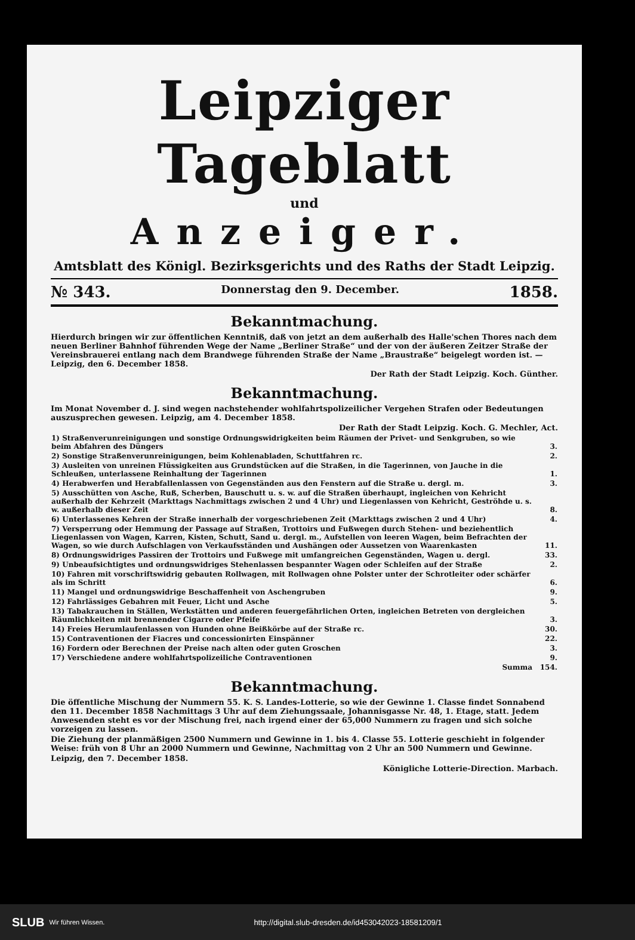Leipziger Tageblatt
und
Anzeiger.
Amtsblatt des Königl. Bezirksgerichts und des Raths der Stadt Leipzig.
№ 343. Donnerstag den 9. December. 1858.
Bekanntmachung.
Hierdurch bringen wir zur öffentlichen Kenntniß, daß von jetzt an dem außerhalb des Halle'schen Thores nach dem neuen Berliner Bahnhof führenden Wege der Name „Berliner Straße“ und der von der äußeren Zeitzer Straße der Vereinsbrauerei entlang nach dem Brandwege führenden Straße der Name „Braustraße“ beigelegt worden ist. — Leipzig, den 6. December 1858.
Der Rath der Stadt Leipzig. Koch. Günther.
Bekanntmachung.
Im Monat November d. J. sind wegen nachstehender wohlfahrtspolizeilicher Vergehen Strafen oder Bedeutungen auszusprechen gewesen. Leipzig, am 4. December 1858.
Der Rath der Stadt Leipzig. Koch. G. Mechler, Act.
| 1) Straßenverunreinigungen und sonstige Ordnungswidrigkeiten beim Räumen der Privet- und Senkgruben, so wie beim Abfahren des Düngers | 3. |
| 2) Sonstige Straßenverunreinigungen, beim Kohlenabladen, Schuttfahren rc. | 2. |
| 3) Ausleiten von unreinen Flüssigkeiten aus Grundstücken auf die Straßen, in die Tagerinnen, von Jauche in die Schleußen, unterlassene Reinhaltung der Tagerinnen | 1. |
| 4) Herabwerfen und Herabfallenlassen von Gegenständen aus den Fenstern auf die Straße u. dergl. m. | 3. |
| 5) Ausschütten von Asche, Ruß, Scherben, Bauschutt u. s. w. auf die Straßen überhaupt, ingleichen von Kehricht außerhalb der Kehrzeit (Markttags Nachmittags zwischen 2 und 4 Uhr) und Liegenlassen von Kehricht, Geströhde u. s. w. außerhalb dieser Zeit | 8. |
| 6) Unterlassenes Kehren der Straße innerhalb der vorgeschriebenen Zeit (Markttags zwischen 2 und 4 Uhr) | 4. |
| 7) Versperrung oder Hemmung der Passage auf Straßen, Trottoirs und Fußwegen durch Stehen- und beziehentlich Liegenlassen von Wagen, Karren, Kisten, Schutt, Sand u. dergl. m., Aufstellen von leeren Wagen, beim Befrachten der Wagen, so wie durch Aufschlagen von Verkaufsständen und Aushängen oder Aussetzen von Waarenkasten | 11. |
| 8) Ordnungswidriges Passiren der Trottoirs und Fußwege mit umfangreichen Gegenständen, Wagen u. dergl. | 33. |
| 9) Unbeaufsichtigtes und ordnungswidriges Stehenlassen bespannter Wagen oder Schleifen auf der Straße | 2. |
| 10) Fahren mit vorschriftswidrig gebauten Rollwagen, mit Rollwagen ohne Polster unter der Schrotleiter oder schärfer als im Schritt | 6. |
| 11) Mangel und ordnungswidrige Beschaffenheit von Aschengruben | 9. |
| 12) Fahrlässiges Gebahren mit Feuer, Licht und Asche | 5. |
| 13) Tabakrauchen in Ställen, Werkstätten und anderen feuergefährlichen Orten, ingleichen Betreten von dergleichen Räumlichkeiten mit brennender Cigarre oder Pfeife | 3. |
| 14) Freies Herumlaufenlassen von Hunden ohne Beißkörbe auf der Straße rc. | 30. |
| 15) Contraventionen der Fiacres und concessionirten Einspänner | 22. |
| 16) Fordern oder Berechnen der Preise nach alten oder guten Groschen | 3. |
| 17) Verschiedene andere wohlfahrtspolizeiliche Contraventionen | 9. |
| Summa | 154. |
Bekanntmachung.
Die öffentliche Mischung der Nummern 55. K. S. Landes-Lotterie, so wie der Gewinne 1. Classe findet Sonnabend den 11. December 1858 Nachmittags 3 Uhr auf dem Ziehungssaale, Johannisgasse Nr. 48, 1. Etage, statt. Jedem Anwesenden steht es vor der Mischung frei, nach irgend einer der 65,000 Nummern zu fragen und sich solche vorzeigen zu lassen.
Die Ziehung der planmäßigen 2500 Nummern und Gewinne in 1. bis 4. Classe 55. Lotterie geschieht in folgender Weise: früh von 8 Uhr an 2000 Nummern und Gewinne, Nachmittag von 2 Uhr an 500 Nummern und Gewinne.
Leipzig, den 7. December 1858.
Königliche Lotterie-Direction. Marbach.
SLUB Wir führen Wissen. http://digital.slub-dresden.de/id453042023-18581209/1